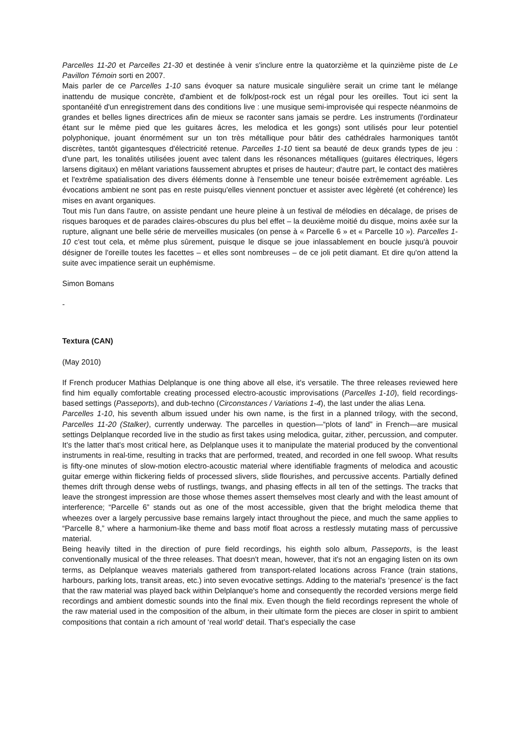Parcelles 11-20 et Parcelles 21-30 et destinée à venir s'inclure entre la quatorzième et la quinzième piste de Le Pavillon Témoin sorti en 2007.
Mais parler de ce Parcelles 1-10 sans évoquer sa nature musicale singulière serait un crime tant le mélange inattendu de musique concrète, d'ambient et de folk/post-rock est un régal pour les oreilles. Tout ici sent la spontanéité d'un enregistrement dans des conditions live : une musique semi-improvisée qui respecte néanmoins de grandes et belles lignes directrices afin de mieux se raconter sans jamais se perdre. Les instruments (l'ordinateur étant sur le même pied que les guitares âcres, les melodica et les gongs) sont utilisés pour leur potentiel polyphonique, jouant énormément sur un ton très métallique pour bâtir des cathédrales harmoniques tantôt discrètes, tantôt gigantesques d'électricité retenue. Parcelles 1-10 tient sa beauté de deux grands types de jeu : d'une part, les tonalités utilisées jouent avec talent dans les résonances métalliques (guitares électriques, légers larsens digitaux) en mêlant variations faussement abruptes et prises de hauteur; d'autre part, le contact des matières et l'extrême spatialisation des divers éléments donne à l'ensemble une teneur boisée extrêmement agréable. Les évocations ambient ne sont pas en reste puisqu'elles viennent ponctuer et assister avec légèreté (et cohérence) les mises en avant organiques.
Tout mis l'un dans l'autre, on assiste pendant une heure pleine à un festival de mélodies en décalage, de prises de risques baroques et de parades claires-obscures du plus bel effet – la deuxième moitié du disque, moins axée sur la rupture, alignant une belle série de merveilles musicales (on pense à « Parcelle 6 » et « Parcelle 10 »). Parcelles 1-10 c'est tout cela, et même plus sûrement, puisque le disque se joue inlassablement en boucle jusqu'à pouvoir désigner de l'oreille toutes les facettes – et elles sont nombreuses – de ce joli petit diamant. Et dire qu'on attend la suite avec impatience serait un euphémisme.
Simon Bomans
-
Textura (CAN)
(May 2010)
If French producer Mathias Delplanque is one thing above all else, it's versatile. The three releases reviewed here find him equally comfortable creating processed electro-acoustic improvisations (Parcelles 1-10), field recordings-based settings (Passeports), and dub-techno (Circonstances / Variations 1-4), the last under the alias Lena.
Parcelles 1-10, his seventh album issued under his own name, is the first in a planned trilogy, with the second, Parcelles 11-20 (Stalker), currently underway. The parcelles in question—“plots of land” in French—are musical settings Delplanque recorded live in the studio as first takes using melodica, guitar, zither, percussion, and computer. It's the latter that's most critical here, as Delplanque uses it to manipulate the material produced by the conventional instruments in real-time, resulting in tracks that are performed, treated, and recorded in one fell swoop. What results is fifty-one minutes of slow-motion electro-acoustic material where identifiable fragments of melodica and acoustic guitar emerge within flickering fields of processed slivers, slide flourishes, and percussive accents. Partially defined themes drift through dense webs of rustlings, twangs, and phasing effects in all ten of the settings. The tracks that leave the strongest impression are those whose themes assert themselves most clearly and with the least amount of interference; “Parcelle 6” stands out as one of the most accessible, given that the bright melodica theme that wheezes over a largely percussive base remains largely intact throughout the piece, and much the same applies to “Parcelle 8,” where a harmonium-like theme and bass motif float across a restlessly mutating mass of percussive material.
Being heavily tilted in the direction of pure field recordings, his eighth solo album, Passeports, is the least conventionally musical of the three releases. That doesn't mean, however, that it's not an engaging listen on its own terms, as Delplanque weaves materials gathered from transport-related locations across France (train stations, harbours, parking lots, transit areas, etc.) into seven evocative settings. Adding to the material's ‘presence' is the fact that the raw material was played back within Delplanque's home and consequently the recorded versions merge field recordings and ambient domestic sounds into the final mix. Even though the field recordings represent the whole of the raw material used in the composition of the album, in their ultimate form the pieces are closer in spirit to ambient compositions that contain a rich amount of ‘real world' detail. That's especially the case